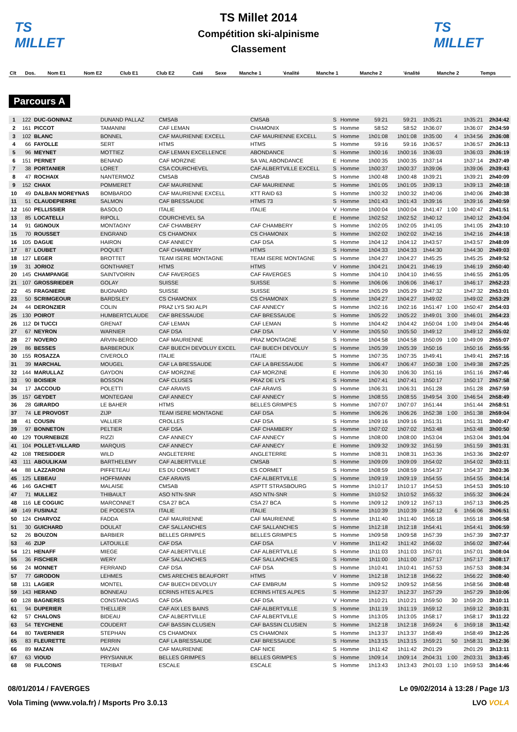TS MILLET
TS MILLET
TS Millet 2014
Compétition ski-alpinisme
Classement
| Clt | Dos. | Nom E1 | Nom E2 | Club E1 | Club E2 | Caté | Sexe | Manche 1 | 'énalité | Manche 1 | Manche 2 | 'énalité | Manche 2 | Temps |
| --- | --- | --- | --- | --- | --- | --- | --- | --- | --- | --- | --- | --- | --- | --- |
Parcours A
| 1 | 122 | DUC-GONINAZ | DUNAND PALLAZ | CMSAB | CMSAB | S | Homme | 59:21 | | 59:21 | 1h35:21 | | 1h35:21 | 2h34:42 |
| 2 | 161 | PICCOT | TAMANINI | CAF LEMAN | CHAMONIX | S | Homme | 58:52 | | 58:52 | 1h36:07 | | 1h36:07 | 2h34:59 |
| 3 | 102 | BLANC | BONNEL | CAF MAURIENNE EXCELL | CAF MAURIENNE EXCELL | S | Homme | 1h01:08 | | 1h01:08 | 1h35:00 | 4 | 1h34:56 | 2h36:08 |
| 4 | 66 | FAYOLLE | SERT | HTMS | HTMS | S | Homme | 59:16 | | 59:16 | 1h36:57 | | 1h36:57 | 2h36:13 |
| 5 | 96 | MEYNET | MOTTIEZ | CAF LEMAN EXCELLENCE | ABONDANCE | S | Homme | 1h00:16 | | 1h00:16 | 1h36:03 | | 1h36:03 | 2h36:19 |
| 6 | 151 | PERNET | BENAND | CAF MORZINE | SA VAL ABONDANCE | E | Homme | 1h00:35 | | 1h00:35 | 1h37:14 | | 1h37:14 | 2h37:49 |
| 7 | 38 | PORTANIER | LORET | CSA COURCHEVEL | CAF ALBERTVILLE EXCELL | S | Homme | 1h00:37 | | 1h00:37 | 1h39:06 | | 1h39:06 | 2h39:43 |
| 8 | 47 | ROCHAIX | NANTERMOZ | CMSAB | CMSAB | S | Homme | 1h00:48 | | 1h00:48 | 1h39:21 | | 1h39:21 | 2h40:09 |
| 9 | 152 | CHAIX | POMMERET | CAF MAURIENNE | CAF MAURIENNE | S | Homme | 1h01:05 | | 1h01:05 | 1h39:13 | | 1h39:13 | 2h40:18 |
| 10 | 49 | DALBAN MOREYNAS | BOMBARDO | CAF MAURIENNE EXCELL | XTT RAID 63 | S | Homme | 1h00:32 | | 1h00:32 | 1h40:06 | | 1h40:06 | 2h40:38 |
| 11 | 51 | CLAUDEPIERRE | SALMON | CAF BRESSAUDE | HTMS 73 | S | Homme | 1h01:43 | | 1h01:43 | 1h39:16 | | 1h39:16 | 2h40:59 |
| 12 | 160 | PELLISSIER | BASOLO | ITALIE | ITALIE | V | Homme | 1h00:04 | | 1h00:04 | 1h41:47 | 1:00 | 1h40:47 | 2h41:51 |
| 13 | 85 | LOCATELLI | RIPOLL | COURCHEVEL SA | | E | Homme | 1h02:52 | | 1h02:52 | 1h40:12 | | 1h40:12 | 2h43:04 |
| 14 | 91 | GIGNOUX | MONTAGNY | CAF CHAMBERY | CAF CHAMBERY | S | Homme | 1h02:05 | | 1h02:05 | 1h41:05 | | 1h41:05 | 2h43:10 |
| 15 | 70 | ROUSSET | ENGRAND | CS CHAMONIX | CS CHAMONIX | S | Homme | 1h02:02 | | 1h02:02 | 1h42:16 | | 1h42:16 | 2h44:18 |
| 16 | 105 | DAGUE | HAIRON | CAF ANNECY | CAF DSA | S | Homme | 1h04:12 | | 1h04:12 | 1h43:57 | | 1h43:57 | 2h48:09 |
| 17 | 87 | LOUBET | POQUET | CAF CHAMBERY | HTMS | S | Homme | 1h04:33 | | 1h04:33 | 1h44:30 | | 1h44:30 | 2h49:03 |
| 18 | 127 | LEGER | BROTTET | TEAM ISERE MONTAGNE | TEAM ISERE MONTAGNE | S | Homme | 1h04:27 | | 1h04:27 | 1h45:25 | | 1h45:25 | 2h49:52 |
| 19 | 31 | JORIOZ | GONTHARET | HTMS | HTMS | V | Homme | 1h04:21 | | 1h04:21 | 1h46:19 | | 1h46:19 | 2h50:40 |
| 20 | 145 | CHAMPANGE | SAINTVOIRIN | CAF FAVERGES | CAF FAVERGES | S | Homme | 1h04:10 | | 1h04:10 | 1h46:55 | | 1h46:55 | 2h51:05 |
| 21 | 107 | GROSSRIEDER | GOLAY | SUISSE | SUISSE | S | Homme | 1h06:06 | | 1h06:06 | 1h46:17 | | 1h46:17 | 2h52:23 |
| 22 | 45 | FRAGNIERE | BUGNARD | SUISSE | SUISSE | S | Homme | 1h05:29 | | 1h05:29 | 1h47:32 | | 1h47:32 | 2h53:01 |
| 23 | 50 | SCRIMGEOUR | BARDSLEY | CS CHAMONIX | CS CHAMONIX | S | Homme | 1h04:27 | | 1h04:27 | 1h49:02 | | 1h49:02 | 2h53:29 |
| 24 | 44 | DERONZIER | COLIN | PRAZ LYS SKI ALPI | CAF ANNECY | S | Homme | 1h02:16 | | 1h02:16 | 1h51:47 | 1:00 | 1h50:47 | 2h54:03 |
| 25 | 130 | POIROT | HUMBERTCLAUDE | CAF BRESSAUDE | CAF BRESSAUDE | S | Homme | 1h05:22 | | 1h05:22 | 1h49:01 | 3:00 | 1h46:01 | 2h54:23 |
| 26 | 112 | DI TUCCI | GRENAT | CAF LEMAN | CAF LEMAN | S | Homme | 1h04:42 | | 1h04:42 | 1h50:04 | 1:00 | 1h49:04 | 2h54:46 |
| 27 | 67 | NEYRON | WARNIER | CAF DSA | CAF DSA | V | Homme | 1h05:50 | | 1h05:50 | 1h49:12 | | 1h49:12 | 2h55:02 |
| 28 | 27 | NOVERO | ARVIN-BEROD | CAF MAURIENNE | PRAZ MONTAGNE | S | Homme | 1h04:58 | | 1h04:58 | 1h50:09 | 1:00 | 1h49:09 | 2h55:07 |
| 29 | 86 | BESSES | BARBEROUX | CAF BUECH DEVOLUY EXCEL | CAF BUECH DEVOLUY | S | Homme | 1h05:39 | | 1h05:39 | 1h50:16 | | 1h50:16 | 2h55:55 |
| 30 | 155 | ROSAZZA | CIVEROLO | ITALIE | ITALIE | S | Homme | 1h07:35 | | 1h07:35 | 1h49:41 | | 1h49:41 | 2h57:16 |
| 31 | 39 | MARCHAL | MOUGEL | CAF LA BRESSAUDE | CAF LA BRESSAUDE | S | Homme | 1h06:47 | | 1h06:47 | 1h50:38 | 1:00 | 1h49:38 | 2h57:25 |
| 32 | 144 | MARULLAZ | GAYDON | CAF MORZINE | CAF MORZINE | E | Homme | 1h06:30 | | 1h06:30 | 1h51:16 | | 1h51:16 | 2h57:46 |
| 33 | 90 | BOISIER | BOSSON | CAF CLUSES | PRAZ DE LYS | S | Homme | 1h07:41 | | 1h07:41 | 1h50:17 | | 1h50:17 | 2h57:58 |
| 34 | 17 | JACCOUD | POLETTI | CAF ARAVIS | CAF ARAVIS | S | Homme | 1h06:31 | | 1h06:31 | 1h51:28 | | 1h51:28 | 2h57:59 |
| 35 | 157 | GEYDET | MONTEGANI | CAF ANNECY | CAF ANNECY | S | Homme | 1h08:55 | | 1h08:55 | 1h49:54 | 3:00 | 1h46:54 | 2h58:49 |
| 36 | 28 | GIRARDO | LE BAHER | HTMS | BELLES GRIMPES | S | Homme | 1h07:07 | | 1h07:07 | 1h51:44 | | 1h51:44 | 2h58:51 |
| 37 | 74 | LE PROVOST | ZIJP | TEAM ISERE MONTAGNE | CAF DSA | S | Homme | 1h06:26 | | 1h06:26 | 1h52:38 | 1:00 | 1h51:38 | 2h59:04 |
| 38 | 41 | COUSIN | VALLIER | CROLLES | CAF DSA | S | Homme | 1h09:16 | | 1h09:16 | 1h51:31 | | 1h51:31 | 3h00:47 |
| 39 | 97 | BONNETON | PELTIER | CAF DSA | CAF CHAMBERY | S | Homme | 1h07:02 | | 1h07:02 | 1h53:48 | | 1h53:48 | 3h00:50 |
| 40 | 129 | TOURNEBIZE | RIZZI | CAF ANNECY | CAF ANNECY | S | Homme | 1h08:00 | | 1h08:00 | 1h53:04 | | 1h53:04 | 3h01:04 |
| 41 | 104 | POLLET-VILLARD | MARQUIS | CAF ANNECY | CAF ANNECY | E | Homme | 1h09:32 | | 1h09:32 | 1h51:59 | | 1h51:59 | 3h01:31 |
| 42 | 108 | TRESIDDER | WILD | ANGLETERRE | ANGLETERRE | S | Homme | 1h08:31 | | 1h08:31 | 1h53:36 | | 1h53:36 | 3h02:07 |
| 43 | 111 | ABOULIKAM | BARTHELEMY | CAF ALBERTVILLE | CMSAB | S | Homme | 1h09:09 | | 1h09:09 | 1h54:02 | | 1h54:02 | 3h03:11 |
| 44 | 88 | LAZZARONI | PIFFETEAU | ES DU CORMET | ES CORMET | S | Homme | 1h08:59 | | 1h08:59 | 1h54:37 | | 1h54:37 | 3h03:36 |
| 45 | 125 | LEBEAU | HOFFMANN | CAF ARAVIS | CAF ALBERTVILLE | S | Homme | 1h09:19 | | 1h09:19 | 1h54:55 | | 1h54:55 | 3h04:14 |
| 46 | 146 | GACHET | MALAISE | CMSAB | ASPTT STRASBOURG | S | Homme | 1h10:17 | | 1h10:17 | 1h54:53 | | 1h54:53 | 3h05:10 |
| 47 | 71 | MULLIEZ | THIBAULT | ASO NTN-SNR | ASO NTN-SNR | S | Homme | 1h10:52 | | 1h10:52 | 1h55:32 | | 1h55:32 | 3h06:24 |
| 48 | 116 | LE COGUIC | MARCONNET | CSA 27 BCA | CSA 27 BCA | S | Homme | 1h09:12 | | 1h09:12 | 1h57:13 | | 1h57:13 | 3h06:25 |
| 49 | 149 | FUSINAZ | DE PODESTA | ITALIE | ITALIE | S | Homme | 1h10:39 | | 1h10:39 | 1h56:12 | 6 | 1h56:06 | 3h06:51 |
| 50 | 124 | CHARVOZ | FADDA | CAF MAURIENNE | CAF MAURIENNE | S | Homme | 1h11:40 | | 1h11:40 | 1h55:18 | | 1h55:18 | 3h06:58 |
| 51 | 30 | GUICHARD | DOULAT | CAF SALLANCHES | CAF SALLANCHES | S | Homme | 1h12:18 | | 1h12:18 | 1h54:41 | | 1h54:41 | 3h06:59 |
| 52 | 26 | BOUZON | BARBIER | BELLES GRIMPES | BELLES GRIMPES | S | Homme | 1h09:58 | | 1h09:58 | 1h57:39 | | 1h57:39 | 3h07:37 |
| 53 | 46 | ZIJP | LATOUILLE | CAF DSA | CAF DSA | V | Homme | 1h11:42 | | 1h11:42 | 1h56:02 | | 1h56:02 | 3h07:44 |
| 54 | 121 | HENAFF | MIEGE | CAF ALBERTVILLE | CAF ALBERTVILLE | S | Homme | 1h11:03 | | 1h11:03 | 1h57:01 | | 1h57:01 | 3h08:04 |
| 55 | 36 | FISCHER | WERY | CAF SALLANCHES | CAF SALLANCHES | S | Homme | 1h11:00 | | 1h11:00 | 1h57:17 | | 1h57:17 | 3h08:17 |
| 56 | 24 | MONNET | FERRAND | CAF DSA | CAF DSA | S | Homme | 1h10:41 | | 1h10:41 | 1h57:53 | | 1h57:53 | 3h08:34 |
| 57 | 77 | GIRODON | LEHMES | CMS ARECHES BEAUFORT | HTMS | V | Homme | 1h12:18 | | 1h12:18 | 1h56:22 | | 1h56:22 | 3h08:40 |
| 58 | 131 | LAGIER | MONTEL | CAF BUECH DEVOLUY | CAF EMBRUM | S | Homme | 1h09:52 | | 1h09:52 | 1h58:56 | | 1h58:56 | 3h08:48 |
| 59 | 143 | HERAND | BONNEAU | ECRINS HTES ALPES | ECRINS HTES ALPES | S | Homme | 1h12:37 | | 1h12:37 | 1h57:29 | | 1h57:29 | 3h10:06 |
| 60 | 128 | BAGNERES | CONSTANCIAS | CAF DSA | CAF DSA | V | Homme | 1h10:21 | | 1h10:21 | 1h59:50 | 30 | 1h59:20 | 3h10:11 |
| 61 | 94 | DUPERIER | THELLIER | CAF AIX LES BAINS | CAF ALBERTVILLE | S | Homme | 1h11:19 | | 1h11:19 | 1h59:12 | | 1h59:12 | 3h10:31 |
| 62 | 57 | CHALONS | BIDEAU | CAF ALBERTVILLE | CAF ALBERTVILLE | S | Homme | 1h13:05 | | 1h13:05 | 1h58:17 | | 1h58:17 | 3h11:22 |
| 63 | 54 | TEYCHENE | COUDERT | CAF BASSIN CLUSIEN | CAF BASSIN CLUSIEN | S | Homme | 1h12:18 | | 1h12:18 | 1h59:24 | 6 | 1h59:18 | 3h11:42 |
| 64 | 80 | TAVERNIER | STEPHAN | CS CHAMONIX | CS CHAMONIX | S | Homme | 1h13:37 | | 1h13:37 | 1h58:49 | | 1h58:49 | 3h12:26 |
| 65 | 83 | FLEURETTE | PERRIN | CAF LA BRESSAUDE | CAF BRESSAUDE | S | Homme | 1h13:15 | | 1h13:15 | 1h59:21 | 50 | 1h58:31 | 3h12:36 |
| 66 | 89 | MAZAN | MAZAN | CAF MAURIENNE | CAF NICE | S | Homme | 1h11:42 | | 1h11:42 | 2h01:29 | | 2h01:29 | 3h13:11 |
| 67 | 63 | VIOUD | PRYSIANIUK | BELLES GRIMPES | BELLES GRIMPES | S | Homme | 1h09:14 | | 1h09:14 | 2h04:31 | 1:00 | 2h03:31 | 3h13:45 |
| 68 | 98 | FULCONIS | TERIBAT | ESCALE | ESCALE | S | Homme | 1h13:43 | | 1h13:43 | 2h01:03 | 1:10 | 1h59:53 | 3h14:46 |
08/01/2014 / FAVERGES Le 09/02/2014 à 13:28 / Page 1/3
Vola Timing (www.vola.fr) / Msports Pro 3.0.13 LVO VOLA